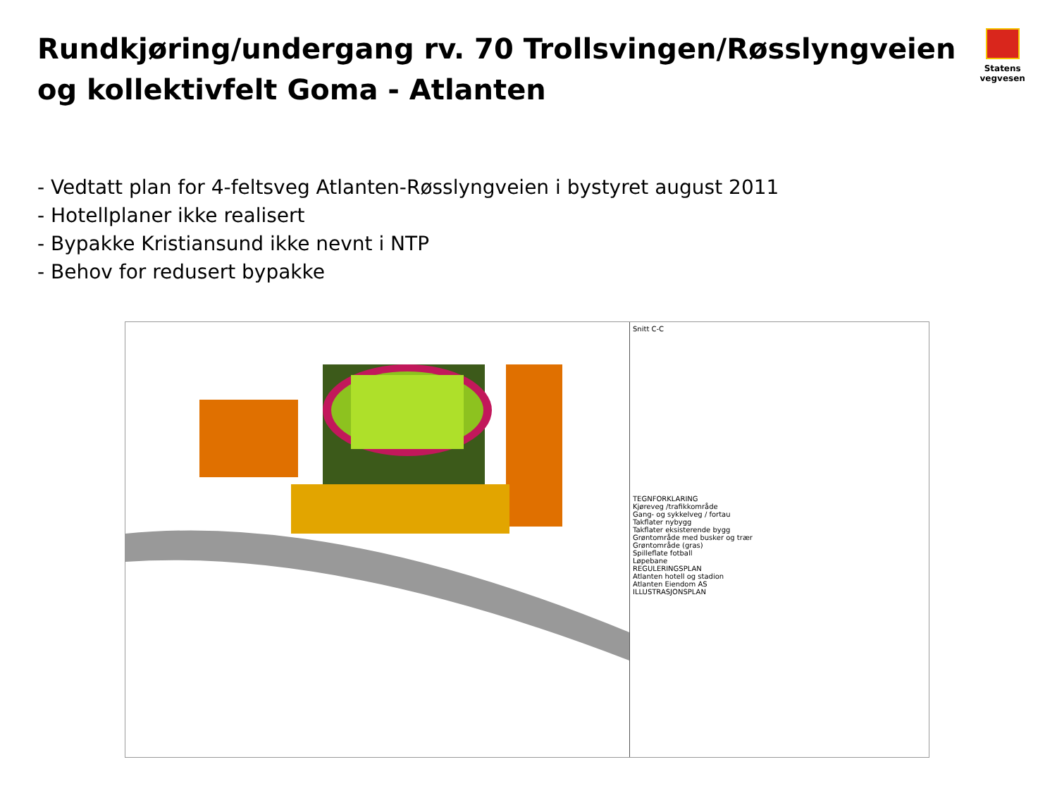Rundkjøring/undergang rv. 70 Trollsvingen/Røsslyngveien og kollektivfelt Goma - Atlanten
Statens vegvesen
- Vedtatt plan for 4-feltsveg Atlanten-Røsslyngveien i bystyret august 2011
- Hotellplaner ikke realisert
- Bypakke Kristiansund ikke nevnt i NTP
- Behov for redusert bypakke
Snitt C-C
TEGNFORKLARING
Kjøreveg /trafikkområde
Gang- og sykkelveg / fortau
Takflater nybygg
Takflater eksisterende bygg
Grøntområde med busker og trær
Grøntområde (gras)
Spilleflate fotball
Løpebane
REGULERINGSPLAN
Atlanten hotell og stadion
Atlanten Eiendom AS
ILLUSTRASJONSPLAN